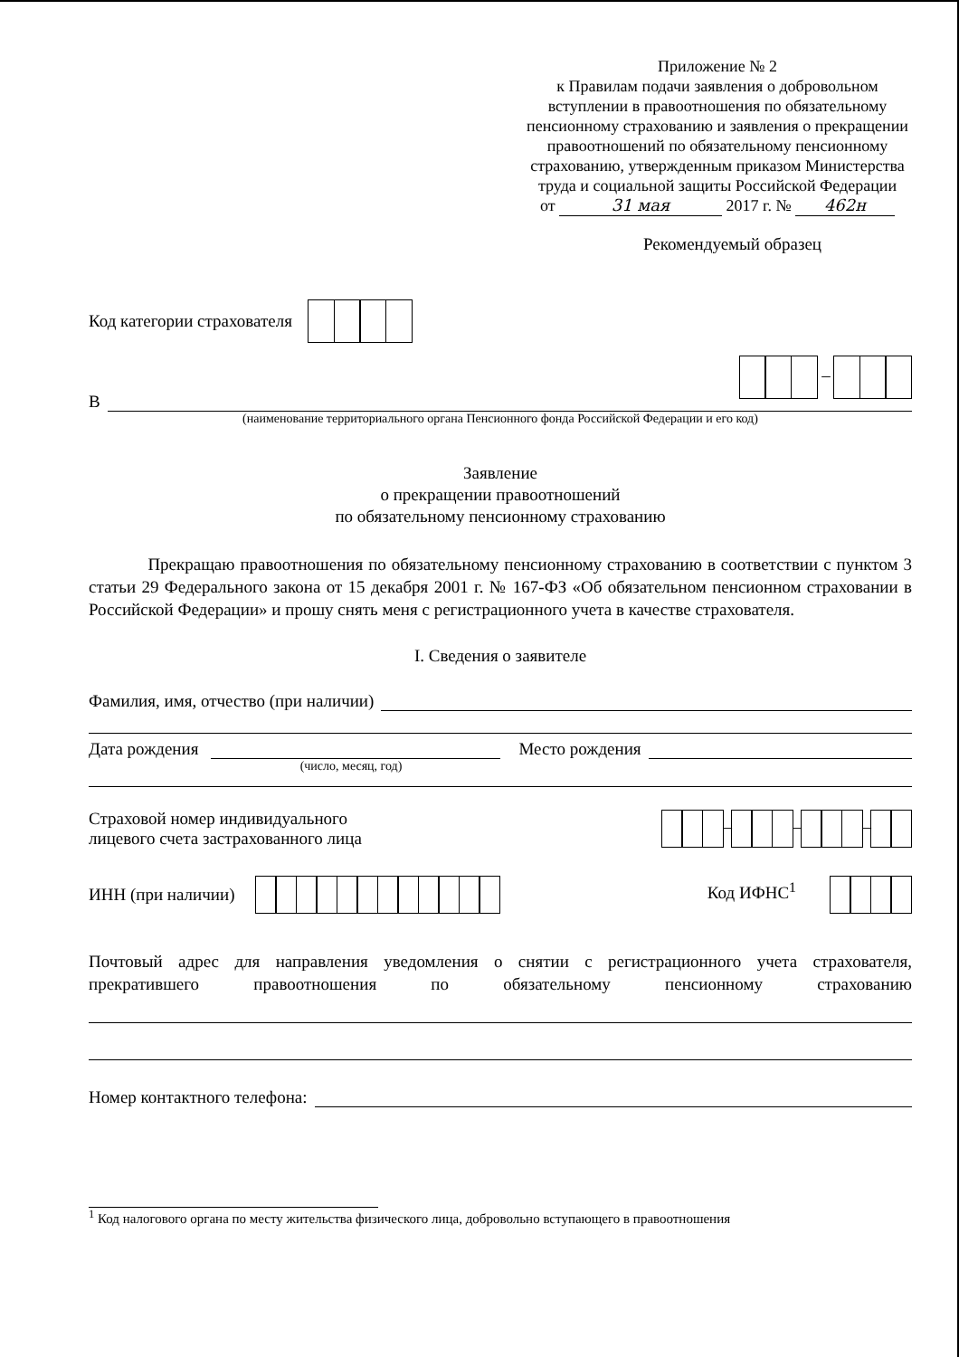Приложение № 2
к Правилам подачи заявления о добровольном вступлении в правоотношения по обязательному пенсионному страхованию и заявления о прекращении правоотношений по обязательному пенсионному страхованию, утвержденным приказом Министерства труда и социальной защиты Российской Федерации
от 31 мая 2017 г. № 462н
Рекомендуемый образец
Код категории страхователя
–
В
(наименование территориального органа Пенсионного фонда Российской Федерации и его код)
Заявление
о прекращении правоотношений
по обязательному пенсионному страхованию
Прекращаю правоотношения по обязательному пенсионному страхованию в соответствии с пунктом 3 статьи 29 Федерального закона от 15 декабря 2001 г. № 167-ФЗ «Об обязательном пенсионном страховании в Российской Федерации» и прошу снять меня с регистрационного учета в качестве страхователя.
I. Сведения о заявителе
Фамилия, имя, отчество (при наличии)
Дата рождения
Место рождения
(число, месяц, год)
Страховой номер индивидуального
лицевого счета застрахованного лица
– – –
ИНН (при наличии) Код ИФНС<sup>1</sup>
Почтовый адрес для направления уведомления о снятии с регистрационного учета страхователя, прекратившего правоотношения по обязательному пенсионному страхованию
Номер контактного телефона:
<sup>1</sup> Код налогового органа по месту жительства физического лица, добровольно вступающего в правоотношения